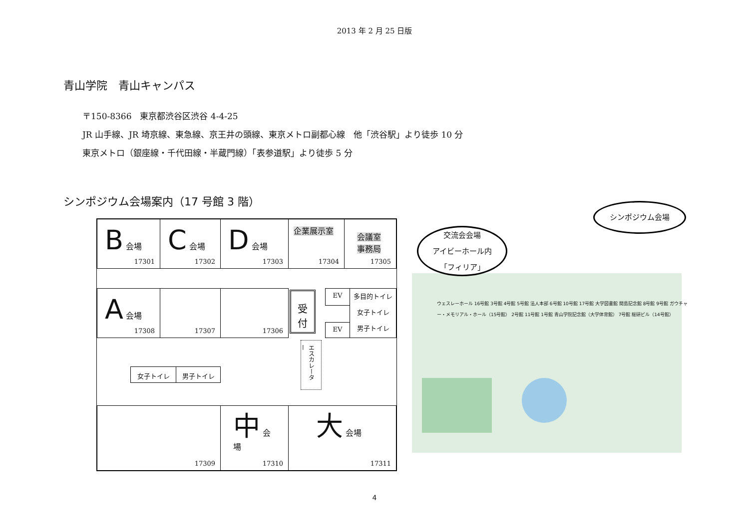2013 年 2 月 25 日版
青山学院　青山キャンパス
〒150-8366　東京都渋谷区渋谷 4-4-25
JR 山手線、JR 埼京線、東急線、京王井の頭線、東京メトロ副都心線　他「渋谷駅」より徒歩 10 分
東京メトロ（銀座線・千代田線・半蔵門線）「表参道駅」より徒歩 5 分
シンポジウム会場案内（17 号館 3 階）
B 会場
17301
C 会場
17302
D 会場
17303
企業展示室
17304
会議室
事務局
17305
A 会場
17308
17307 17306
受
付
EV
EV
多目的トイレ
女子トイレ
男子トイレ
エスカレーター
女子トイレ 男子トイレ
17309 中 会場
17310
大 会場
17311
交流会会場
アイビーホール内
「フィリア」
シンポジウム会場
ウェスレーホール 16号館 3号館 4号館 5号館 法人本部 6号館 10号館 17号館 大学図書館 間島記念館 8号館 9号館 ガウチャー・メモリアル・ホール（15号館） 2号館 11号館 1号館 青山学院記念館（大学体育館） 7号館 総研ビル（14号館）
4